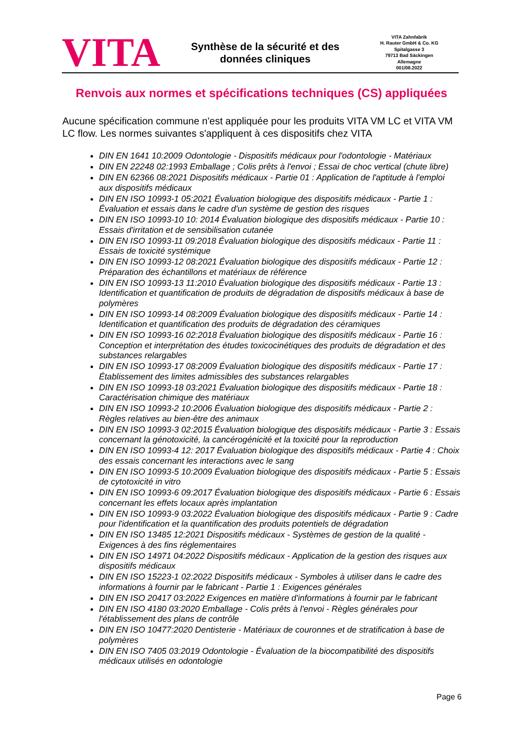VITA
Synthèse de la sécurité et des
données cliniques
VITA Zahnfabrik
H. Rauter GmbH & Co. KG
Spitalgasse 3
79713 Bad Säckingen
Allemagne
001/08.2022
Renvois aux normes et spécifications techniques (CS) appliquées
Aucune spécification commune n'est appliquée pour les produits VITA VM LC et VITA VM LC flow. Les normes suivantes s'appliquent à ces dispositifs chez VITA
DIN EN 1641 10:2009 Odontologie - Dispositifs médicaux pour l'odontologie - Matériaux
DIN EN 22248 02:1993 Emballage ; Colis prêts à l'envoi ; Essai de choc vertical (chute libre)
DIN EN 62366 08:2021 Dispositifs médicaux - Partie 01 : Application de l'aptitude à l'emploi aux dispositifs médicaux
DIN EN ISO 10993-1 05:2021 Évaluation biologique des dispositifs médicaux - Partie 1 : Évaluation et essais dans le cadre d'un système de gestion des risques
DIN EN ISO 10993-10 10: 2014 Évaluation biologique des dispositifs médicaux - Partie 10 : Essais d'irritation et de sensibilisation cutanée
DIN EN ISO 10993-11 09:2018 Évaluation biologique des dispositifs médicaux - Partie 11 : Essais de toxicité systémique
DIN EN ISO 10993-12 08:2021 Évaluation biologique des dispositifs médicaux - Partie 12 : Préparation des échantillons et matériaux de référence
DIN EN ISO 10993-13 11:2010 Évaluation biologique des dispositifs médicaux - Partie 13 : Identification et quantification de produits de dégradation de dispositifs médicaux à base de polymères
DIN EN ISO 10993-14 08:2009 Évaluation biologique des dispositifs médicaux - Partie 14 : Identification et quantification des produits de dégradation des céramiques
DIN EN ISO 10993-16 02:2018 Évaluation biologique des dispositifs médicaux - Partie 16 : Conception et interprétation des études toxicocinétiques des produits de dégradation et des substances relargables
DIN EN ISO 10993-17 08:2009 Évaluation biologique des dispositifs médicaux - Partie 17 : Établissement des limites admissibles des substances relargables
DIN EN ISO 10993-18 03:2021 Évaluation biologique des dispositifs médicaux - Partie 18 : Caractérisation chimique des matériaux
DIN EN ISO 10993-2 10:2006 Évaluation biologique des dispositifs médicaux - Partie 2 : Règles relatives au bien-être des animaux
DIN EN ISO 10993-3 02:2015 Évaluation biologique des dispositifs médicaux - Partie 3 : Essais concernant la génotoxicité, la cancérogénicité et la toxicité pour la reproduction
DIN EN ISO 10993-4 12: 2017 Évaluation biologique des dispositifs médicaux - Partie 4 : Choix des essais concernant les interactions avec le sang
DIN EN ISO 10993-5 10:2009 Évaluation biologique des dispositifs médicaux - Partie 5 : Essais de cytotoxicité in vitro
DIN EN ISO 10993-6 09:2017 Évaluation biologique des dispositifs médicaux - Partie 6 : Essais concernant les effets locaux après implantation
DIN EN ISO 10993-9 03:2022 Évaluation biologique des dispositifs médicaux - Partie 9 : Cadre pour l'identification et la quantification des produits potentiels de dégradation
DIN EN ISO 13485 12:2021 Dispositifs médicaux - Systèmes de gestion de la qualité - Exigences à des fins réglementaires
DIN EN ISO 14971 04:2022 Dispositifs médicaux - Application de la gestion des risques aux dispositifs médicaux
DIN EN ISO 15223-1 02:2022 Dispositifs médicaux - Symboles à utiliser dans le cadre des informations à fournir par le fabricant - Partie 1 : Exigences générales
DIN EN ISO 20417 03:2022 Exigences en matière d'informations à fournir par le fabricant
DIN EN ISO 4180 03:2020 Emballage - Colis prêts à l'envoi - Règles générales pour l'établissement des plans de contrôle
DIN EN ISO 10477:2020 Dentisterie - Matériaux de couronnes et de stratification à base de polymères
DIN EN ISO 7405 03:2019 Odontologie - Évaluation de la biocompatibilité des dispositifs médicaux utilisés en odontologie
Page 6